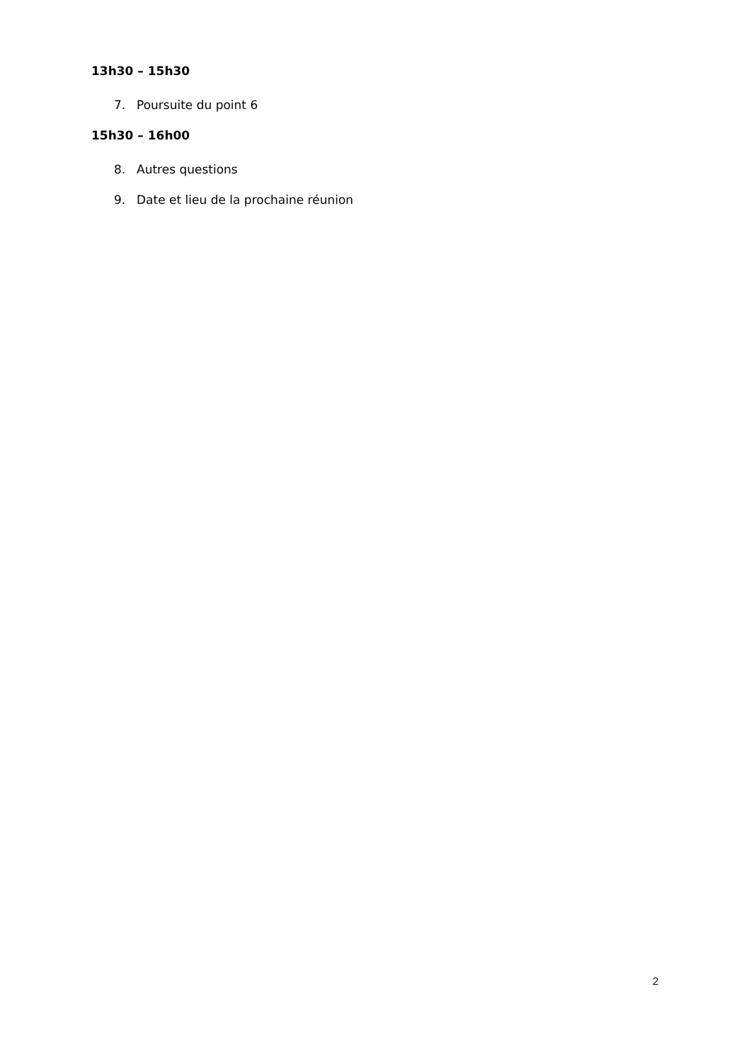13h30 – 15h30
7. Poursuite du point 6
15h30 – 16h00
8. Autres questions
9. Date et lieu de la prochaine réunion
2